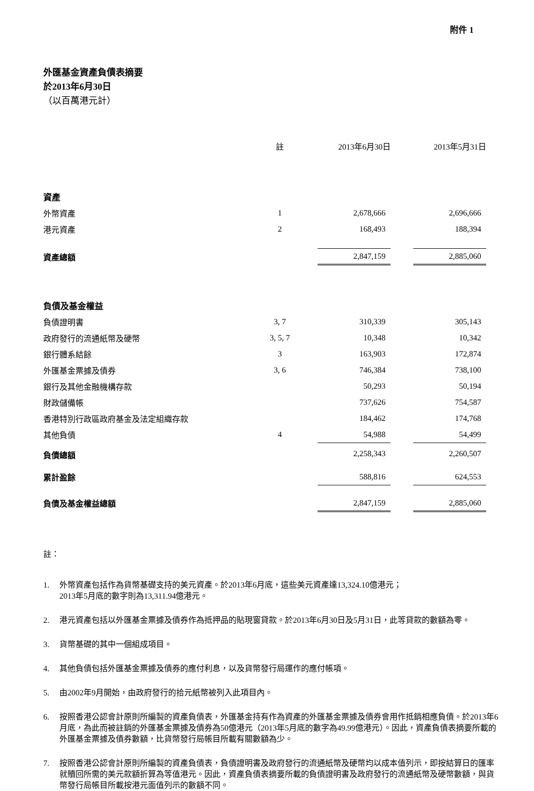附件 1
外匯基金資產負債表摘要
於2013年6月30日
（以百萬港元計）
| | 註 | 2013年6月30日 | | 2013年5月31日 |
| --- | --- | --- | --- | --- |
| 資產 | | | | |
| 外幣資產 | 1 | 2,678,666 | | 2,696,666 |
| 港元資產 | 2 | 168,493 | | 188,394 |
| 資產總額 | | 2,847,159 | | 2,885,060 |
| 負債及基金權益 | | | | |
| 負債證明書 | 3, 7 | 310,339 | | 305,143 |
| 政府發行的流通紙幣及硬幣 | 3, 5, 7 | 10,348 | | 10,342 |
| 銀行體系結餘 | 3 | 163,903 | | 172,874 |
| 外匯基金票據及債券 | 3, 6 | 746,384 | | 738,100 |
| 銀行及其他金融機構存款 | | 50,293 | | 50,194 |
| 財政儲備帳 | | 737,626 | | 754,587 |
| 香港特別行政區政府基金及法定組織存款 | | 184,462 | | 174,768 |
| 其他負債 | 4 | 54,988 | | 54,499 |
| 負債總額 | | 2,258,343 | | 2,260,507 |
| 累計盈餘 | | 588,816 | | 624,553 |
| 負債及基金權益總額 | | 2,847,159 | | 2,885,060 |
註：
1. 外幣資產包括作為貨幣基礎支持的美元資產。於2013年6月底，這些美元資產達13,324.10億港元；
2013年5月底的數字則為13,311.94億港元。
2. 港元資產包括以外匯基金票據及債券作為抵押品的貼現窗貸款。於2013年6月30日及5月31日，此等貸款的數額為零。
3. 貨幣基礎的其中一個組成項目。
4. 其他負債包括外匯基金票據及債券的應付利息，以及貨幣發行局運作的應付帳項。
5. 由2002年9月開始，由政府發行的拾元紙幣被列入此項目內。
6. 按照香港公認會計原則所編製的資產負債表，外匯基金持有作為資產的外匯基金票據及債券會用作抵銷相應負債。於2013年6月底，為此而被註銷的外匯基金票據及債券為50億港元（2013年5月底的數字為49.99億港元）。因此，資產負債表摘要所載的外匯基金票據及債券數額，比貨幣發行局帳目所載有關數額為少。
7. 按照香港公認會計原則所編製的資產負債表，負債證明書及政府發行的流通紙幣及硬幣均以成本值列示，即按結算日的匯率就贖回所需的美元款額折算為等值港元。因此，資產負債表摘要所載的負債證明書及政府發行的流通紙幣及硬幣數額，與貨幣發行局帳目所載按港元面值列示的數額不同。